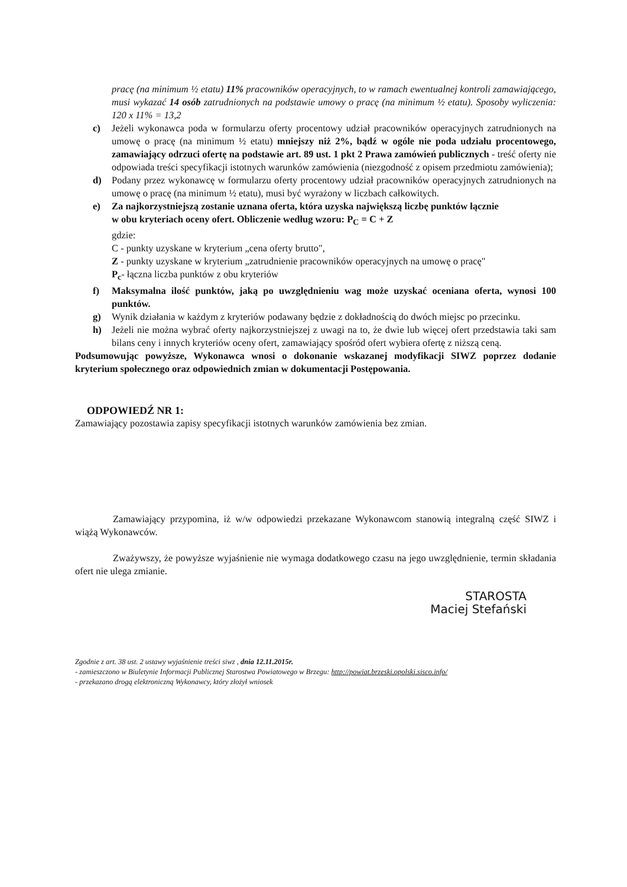pracę (na minimum ½ etatu) 11% pracowników operacyjnych, to w ramach ewentualnej kontroli zamawiającego, musi wykazać 14 osób zatrudnionych na podstawie umowy o pracę (na minimum ½ etatu). Sposoby wyliczenia: 120 x 11% = 13,2
c) Jeżeli wykonawca poda w formularzu oferty procentowy udział pracowników operacyjnych zatrudnionych na umowę o pracę (na minimum ½ etatu) mniejszy niż 2%, bądź w ogóle nie poda udziału procentowego, zamawiający odrzuci ofertę na podstawie art. 89 ust. 1 pkt 2 Prawa zamówień publicznych - treść oferty nie odpowiada treści specyfikacji istotnych warunków zamówienia (niezgodność z opisem przedmiotu zamówienia);
d) Podany przez wykonawcę w formularzu oferty procentowy udział pracowników operacyjnych zatrudnionych na umowę o pracę (na minimum ½ etatu), musi być wyrażony w liczbach całkowitych.
e) Za najkorzystniejszą zostanie uznana oferta, która uzyska największą liczbę punktów łącznie
w obu kryteriach oceny ofert. Obliczenie według wzoru: P<sub>C</sub> = C + Z
gdzie:
C - punkty uzyskane w kryterium „cena oferty brutto",
Z - punkty uzyskane w kryterium „zatrudnienie pracowników operacyjnych na umowę o pracę"
P<sub>c</sub>- łączna liczba punktów z obu kryteriów
f) Maksymalna ilość punktów, jaką po uwzględnieniu wag może uzyskać oceniana oferta, wynosi 100 punktów.
g) Wynik działania w każdym z kryteriów podawany będzie z dokładnością do dwóch miejsc po przecinku.
h) Jeżeli nie można wybrać oferty najkorzystniejszej z uwagi na to, że dwie lub więcej ofert przedstawia taki sam bilans ceny i innych kryteriów oceny ofert, zamawiający spośród ofert wybiera ofertę z niższą ceną.
Podsumowując powyższe, Wykonawca wnosi o dokonanie wskazanej modyfikacji SIWZ poprzez dodanie kryterium społecznego oraz odpowiednich zmian w dokumentacji Postępowania.
ODPOWIEDŹ NR 1:
Zamawiający pozostawia zapisy specyfikacji istotnych warunków zamówienia bez zmian.
Zamawiający przypomina, iż w/w odpowiedzi przekazane Wykonawcom stanowią integralną część SIWZ i wiążą Wykonawców.
Zważywszy, że powyższe wyjaśnienie nie wymaga dodatkowego czasu na jego uwzględnienie, termin składania ofert nie ulega zmianie.
STAROSTA
Maciej Stefański
Zgodnie z art. 38 ust. 2 ustawy wyjaśnienie treści siwz , dnia 12.11.2015r.
- zamieszczono w Biuletynie Informacji Publicznej Starostwa Powiatowego w Brzegu: http://powiat.brzeski.opolski.sisco.info/
- przekazano drogą elektroniczną Wykonawcy, który złożył wniosek